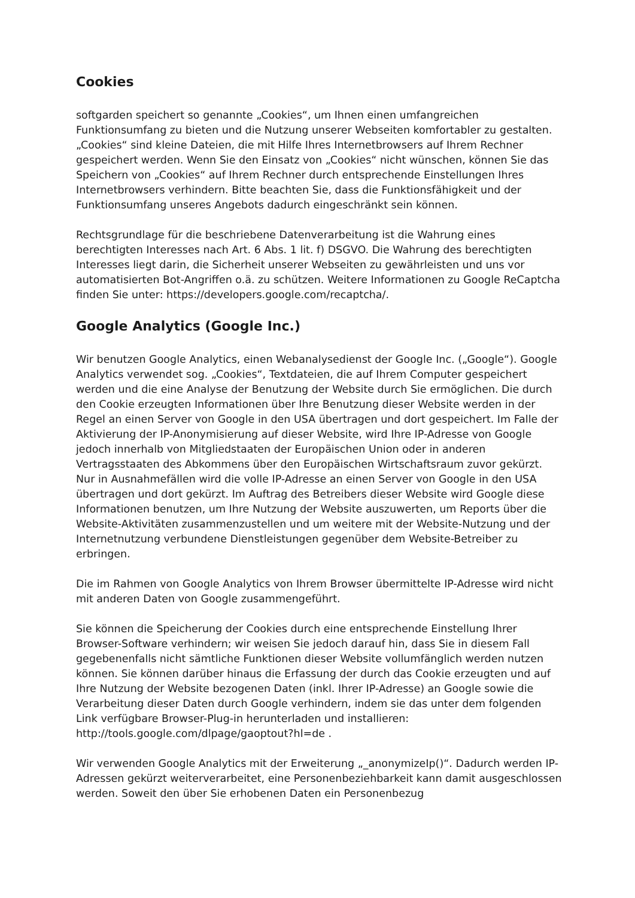Cookies
softgarden speichert so genannte „Cookies“, um Ihnen einen umfangreichen Funktionsumfang zu bieten und die Nutzung unserer Webseiten komfortabler zu gestalten. „Cookies“ sind kleine Dateien, die mit Hilfe Ihres Internetbrowsers auf Ihrem Rechner gespeichert werden. Wenn Sie den Einsatz von „Cookies“ nicht wünschen, können Sie das Speichern von „Cookies“ auf Ihrem Rechner durch entsprechende Einstellungen Ihres Internetbrowsers verhindern. Bitte beachten Sie, dass die Funktionsfähigkeit und der Funktionsumfang unseres Angebots dadurch eingeschränkt sein können.
Rechtsgrundlage für die beschriebene Datenverarbeitung ist die Wahrung eines berechtigten Interesses nach Art. 6 Abs. 1 lit. f) DSGVO. Die Wahrung des berechtigten Interesses liegt darin, die Sicherheit unserer Webseiten zu gewährleisten und uns vor automatisierten Bot-Angriffen o.ä. zu schützen. Weitere Informationen zu Google ReCaptcha finden Sie unter: https://developers.google.com/recaptcha/.
Google Analytics (Google Inc.)
Wir benutzen Google Analytics, einen Webanalysedienst der Google Inc. („Google“). Google Analytics verwendet sog. „Cookies“, Textdateien, die auf Ihrem Computer gespeichert werden und die eine Analyse der Benutzung der Website durch Sie ermöglichen. Die durch den Cookie erzeugten Informationen über Ihre Benutzung dieser Website werden in der Regel an einen Server von Google in den USA übertragen und dort gespeichert. Im Falle der Aktivierung der IP-Anonymisierung auf dieser Website, wird Ihre IP-Adresse von Google jedoch innerhalb von Mitgliedstaaten der Europäischen Union oder in anderen Vertragsstaaten des Abkommens über den Europäischen Wirtschaftsraum zuvor gekürzt. Nur in Ausnahmefällen wird die volle IP-Adresse an einen Server von Google in den USA übertragen und dort gekürzt. Im Auftrag des Betreibers dieser Website wird Google diese Informationen benutzen, um Ihre Nutzung der Website auszuwerten, um Reports über die Website-Aktivitäten zusammenzustellen und um weitere mit der Website-Nutzung und der Internetnutzung verbundene Dienstleistungen gegenüber dem Website-Betreiber zu erbringen.
Die im Rahmen von Google Analytics von Ihrem Browser übermittelte IP-Adresse wird nicht mit anderen Daten von Google zusammengeführt.
Sie können die Speicherung der Cookies durch eine entsprechende Einstellung Ihrer Browser-Software verhindern; wir weisen Sie jedoch darauf hin, dass Sie in diesem Fall gegebenenfalls nicht sämtliche Funktionen dieser Website vollumfänglich werden nutzen können. Sie können darüber hinaus die Erfassung der durch das Cookie erzeugten und auf Ihre Nutzung der Website bezogenen Daten (inkl. Ihrer IP-Adresse) an Google sowie die Verarbeitung dieser Daten durch Google verhindern, indem sie das unter dem folgenden Link verfügbare Browser-Plug-in herunterladen und installieren: http://tools.google.com/dlpage/gaoptout?hl=de .
Wir verwenden Google Analytics mit der Erweiterung „_anonymizeIp()“. Dadurch werden IP-Adressen gekürzt weiterverarbeitet, eine Personenbeziehbarkeit kann damit ausgeschlossen werden. Soweit den über Sie erhobenen Daten ein Personenbezug